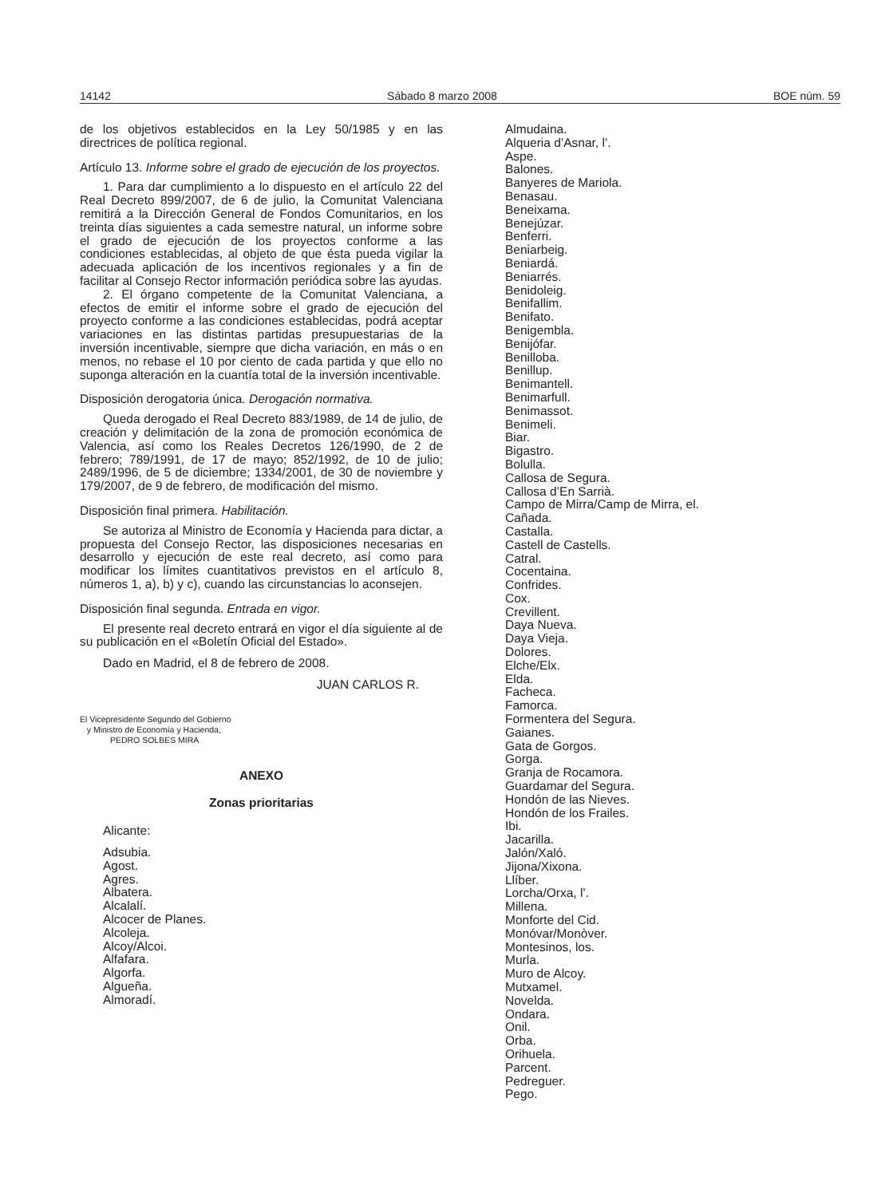14142 Sábado 8 marzo 2008 BOE núm. 59
de los objetivos establecidos en la Ley 50/1985 y en las directrices de política regional.
Artículo 13. Informe sobre el grado de ejecución de los proyectos.
1. Para dar cumplimiento a lo dispuesto en el artículo 22 del Real Decreto 899/2007, de 6 de julio, la Comunitat Valenciana remitirá a la Dirección General de Fondos Comunitarios, en los treinta días siguientes a cada semestre natural, un informe sobre el grado de ejecución de los proyectos conforme a las condiciones establecidas, al objeto de que ésta pueda vigilar la adecuada aplicación de los incentivos regionales y a fin de facilitar al Consejo Rector información periódica sobre las ayudas.
2. El órgano competente de la Comunitat Valenciana, a efectos de emitir el informe sobre el grado de ejecución del proyecto conforme a las condiciones establecidas, podrá aceptar variaciones en las distintas partidas presupuestarias de la inversión incentivable, siempre que dicha variación, en más o en menos, no rebase el 10 por ciento de cada partida y que ello no suponga alteración en la cuantía total de la inversión incentivable.
Disposición derogatoria única. Derogación normativa.
Queda derogado el Real Decreto 883/1989, de 14 de julio, de creación y delimitación de la zona de promoción económica de Valencia, así como los Reales Decretos 126/1990, de 2 de febrero; 789/1991, de 17 de mayo; 852/1992, de 10 de julio; 2489/1996, de 5 de diciembre; 1334/2001, de 30 de noviembre y 179/2007, de 9 de febrero, de modificación del mismo.
Disposición final primera. Habilitación.
Se autoriza al Ministro de Economía y Hacienda para dictar, a propuesta del Consejo Rector, las disposiciones necesarias en desarrollo y ejecución de este real decreto, así como para modificar los límites cuantitativos previstos en el artículo 8, números 1, a), b) y c), cuando las circunstancias lo aconsejen.
Disposición final segunda. Entrada en vigor.
El presente real decreto entrará en vigor el día siguiente al de su publicación en el «Boletín Oficial del Estado».
Dado en Madrid, el 8 de febrero de 2008.
JUAN CARLOS R.
El Vicepresidente Segundo del Gobierno
y Ministro de Economía y Hacienda,
PEDRO SOLBES MIRA
ANEXO
Zonas prioritarias
Alicante:
Adsubia.
Agost.
Agres.
Albatera.
Alcalalí.
Alcocer de Planes.
Alcoleja.
Alcoy/Alcoi.
Alfafara.
Algorfa.
Algueña.
Almoradí.
Almudaina.
Alqueria d’Asnar, l’.
Aspe.
Balones.
Banyeres de Mariola.
Benasau.
Beneixama.
Benejúzar.
Benferri.
Beniarbeig.
Beniardá.
Beniarrés.
Benidoleig.
Benifallim.
Benifato.
Benigembla.
Benijófar.
Benilloba.
Benillup.
Benimantell.
Benimarfull.
Benimassot.
Benimeli.
Biar.
Bigastro.
Bolulla.
Callosa de Segura.
Callosa d’En Sarrià.
Campo de Mirra/Camp de Mirra, el.
Cañada.
Castalla.
Castell de Castells.
Catral.
Cocentaina.
Confrides.
Cox.
Crevillent.
Daya Nueva.
Daya Vieja.
Dolores.
Elche/Elx.
Elda.
Facheca.
Famorca.
Formentera del Segura.
Gaianes.
Gata de Gorgos.
Gorga.
Granja de Rocamora.
Guardamar del Segura.
Hondón de las Nieves.
Hondón de los Frailes.
Ibi.
Jacarilla.
Jalón/Xaló.
Jijona/Xixona.
Llíber.
Lorcha/Orxa, l’.
Millena.
Monforte del Cid.
Monóvar/Monòver.
Montesinos, los.
Murla.
Muro de Alcoy.
Mutxamel.
Novelda.
Ondara.
Onil.
Orba.
Orihuela.
Parcent.
Pedreguer.
Pego.